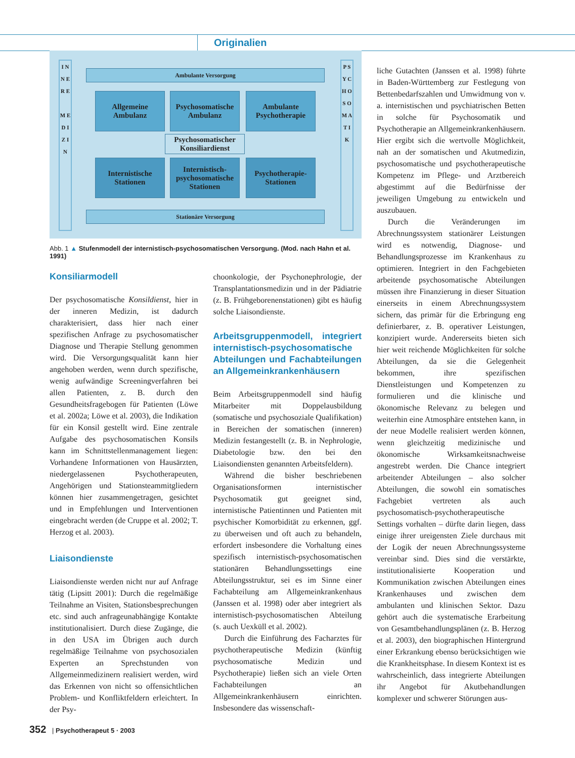Originalien
I N N E R E
M E D I Z I N
P S Y C H O S O M A T I K
Ambulante Versorgung
Allgemeine Ambulanz
Psychosomatische Ambulanz
Ambulante Psychotherapie
Psychosomatischer Konsiliardienst
Internistische Stationen
Internistisch-psychosomatische Stationen
Psychotherapie-Stationen
Stationäre Versorgung
Abb. 1 ▲ Stufenmodell der internistisch-psychosomatischen Versorgung. (Mod. nach Hahn et al. 1991)
Konsiliarmodell
Der psychosomatische Konsildienst, hier in der inneren Medizin, ist dadurch charakterisiert, dass hier nach einer spezifischen Anfrage zu psychosomatischer Diagnose und Therapie Stellung genommen wird. Die Versorgungsqualität kann hier angehoben werden, wenn durch spezifische, wenig aufwändige Screeningverfahren bei allen Patienten, z. B. durch den Gesundheitsfragebogen für Patienten (Löwe et al. 2002a; Löwe et al. 2003), die Indikation für ein Konsil gestellt wird. Eine zentrale Aufgabe des psychosomatischen Konsils kann im Schnittstellenmanagement liegen: Vorhandene Informationen von Hausärzten, niedergelassenen Psychotherapeuten, Angehörigen und Stationsteammitgliedern können hier zusammengetragen, gesichtet und in Empfehlungen und Interventionen eingebracht werden (de Cruppe et al. 2002; T. Herzog et al. 2003).
Liaisondienste
Liaisondienste werden nicht nur auf Anfrage tätig (Lipsitt 2001): Durch die regelmäßige Teilnahme an Visiten, Stationsbesprechungen etc. sind auch anfrageunabhängige Kontakte institutionalisiert. Durch diese Zugänge, die in den USA im Übrigen auch durch regelmäßige Teilnahme von psychosozialen Experten an Sprechstunden von Allgemeinmedizinern realisiert werden, wird das Erkennen von nicht so offensichtlichen Problem- und Konfliktfeldern erleichtert. In der Psy-
choonkologie, der Psychonephrologie, der Transplantationsmedizin und in der Pädiatrie (z. B. Frühgeborenenstationen) gibt es häufig solche Liaisondienste.
Arbeitsgruppenmodell, integriert internistisch-psychosomatische Abteilungen und Fachabteilungen an Allgemeinkrankenhäusern
Beim Arbeitsgruppenmodell sind häufig Mitarbeiter mit Doppelausbildung (somatische und psychosoziale Qualifikation) in Bereichen der somatischen (inneren) Medizin festangestellt (z. B. in Nephrologie, Diabetologie bzw. den bei den Liaisondiensten genannten Arbeitsfeldern).
Während die bisher beschriebenen Organisationsformen internistischer Psychosomatik gut geeignet sind, internistische Patientinnen und Patienten mit psychischer Komorbidität zu erkennen, ggf. zu überweisen und oft auch zu behandeln, erfordert insbesondere die Vorhaltung eines spezifisch internistisch-psychosomatischen stationären Behandlungssettings eine Abteilungsstruktur, sei es im Sinne einer Fachabteilung am Allgemeinkrankenhaus (Janssen et al. 1998) oder aber integriert als internistisch-psychosomatischen Abteilung (s. auch Uexküll et al. 2002).
Durch die Einführung des Facharztes für psychotherapeutische Medizin (künftig psychosomatische Medizin und Psychotherapie) ließen sich an viele Orten Fachabteilungen an Allgemeinkrankenhäusern einrichten. Insbesondere das wissenschaft-
liche Gutachten (Janssen et al. 1998) führte in Baden-Württemberg zur Festlegung von Bettenbedarfszahlen und Umwidmung von v. a. internistischen und psychiatrischen Betten in solche für Psychosomatik und Psychotherapie an Allgemeinkrankenhäusern. Hier ergibt sich die wertvolle Möglichkeit, nah an der somatischen und Akutmedizin, psychosomatische und psychotherapeutische Kompetenz im Pflege- und Arztbereich abgestimmt auf die Bedürfnisse der jeweiligen Umgebung zu entwickeln und auszubauen.
Durch die Veränderungen im Abrechnungssystem stationärer Leistungen wird es notwendig, Diagnose- und Behandlungsprozesse im Krankenhaus zu optimieren. Integriert in den Fachgebieten arbeitende psychosomatische Abteilungen müssen ihre Finanzierung in dieser Situation einerseits in einem Abrechnungssystem sichern, das primär für die Erbringung eng definierbarer, z. B. operativer Leistungen, konzipiert wurde. Andererseits bieten sich hier weit reichende Möglichkeiten für solche Abteilungen, da sie die Gelegenheit bekommen, ihre spezifischen Dienstleistungen und Kompetenzen zu formulieren und die klinische und ökonomische Relevanz zu belegen und weiterhin eine Atmosphäre entstehen kann, in der neue Modelle realisiert werden können, wenn gleichzeitig medizinische und ökonomische Wirksamkeitsnachweise angestrebt werden. Die Chance integriert arbeitender Abteilungen – also solcher Abteilungen, die sowohl ein somatisches Fachgebiet vertreten als auch psychosomatisch-psychotherapeutische Settings vorhalten – dürfte darin liegen, dass einige ihrer ureigensten Ziele durchaus mit der Logik der neuen Abrechnungssysteme vereinbar sind. Dies sind die verstärkte, institutionalisierte Kooperation und Kommunikation zwischen Abteilungen eines Krankenhauses und zwischen dem ambulanten und klinischen Sektor. Dazu gehört auch die systematische Erarbeitung von Gesamtbehandlungsplänen (z. B. Herzog et al. 2003), den biographischen Hintergrund einer Erkrankung ebenso berücksichtigen wie die Krankheitsphase. In diesem Kontext ist es wahrscheinlich, dass integrierte Abteilungen ihr Angebot für Akutbehandlungen komplexer und schwerer Störungen aus-
352 | Psychotherapeut 5 · 2003